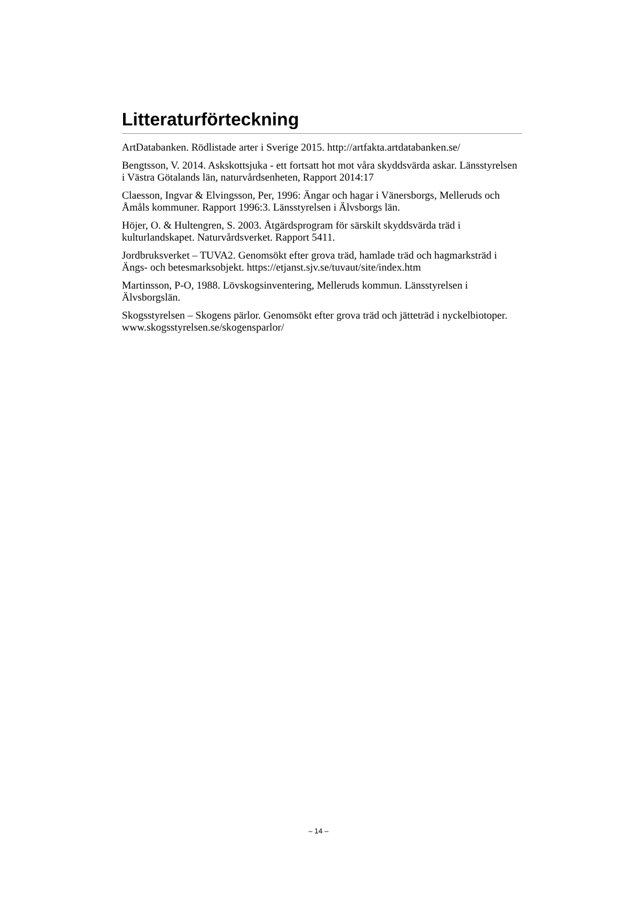Litteraturförteckning
ArtDatabanken. Rödlistade arter i Sverige 2015. http://artfakta.artdatabanken.se/
Bengtsson, V. 2014. Askskottsjuka - ett fortsatt hot mot våra skyddsvärda askar. Länsstyrelsen i Västra Götalands län, naturvårdsenheten, Rapport 2014:17
Claesson, Ingvar & Elvingsson, Per, 1996: Ängar och hagar i Vänersborgs, Melleruds och Åmåls kommuner. Rapport 1996:3. Länsstyrelsen i Älvsborgs län.
Höjer, O. & Hultengren, S. 2003. Åtgärdsprogram för särskilt skyddsvärda träd i kulturlandskapet. Naturvårdsverket. Rapport 5411.
Jordbruksverket – TUVA2. Genomsökt efter grova träd, hamlade träd och hagmarksträd i Ängs- och betesmarksobjekt. https://etjanst.sjv.se/tuvaut/site/index.htm
Martinsson, P-O, 1988. Lövskogsinventering, Melleruds kommun. Länsstyrelsen i Älvsborgslän.
Skogsstyrelsen – Skogens pärlor. Genomsökt efter grova träd och jätteträd i nyckelbiotoper. www.skogsstyrelsen.se/skogensparlor/
– 14 –